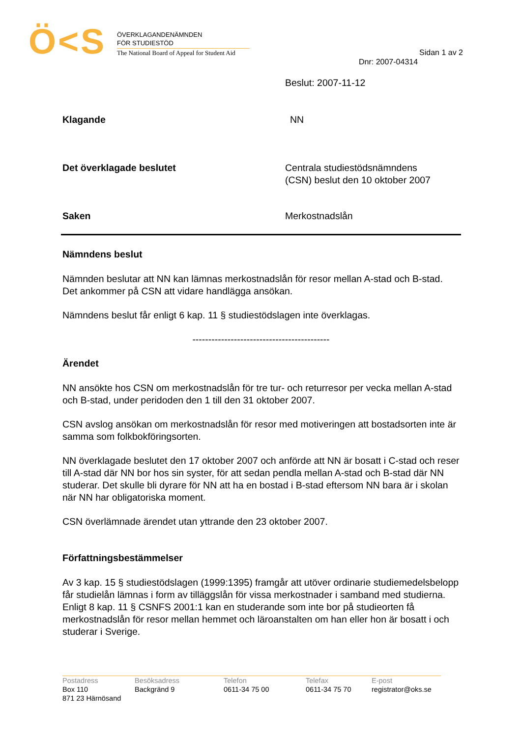Ö<S
ÖVERKLAGANDENÄMNDEN
FÖR STUDIESTÖD
The National Board of Appeal for Student Aid
Sidan 1 av 2
Dnr: 2007-04314
Beslut: 2007-11-12
Klagande NN
Det överklagade beslutet Centrala studiestödsnämndens
(CSN) beslut den 10 oktober 2007
Saken Merkostnadslån
Nämndens beslut
Nämnden beslutar att NN kan lämnas merkostnadslån för resor mellan A-stad och B-stad. Det ankommer på CSN att vidare handlägga ansökan.
Nämndens beslut får enligt 6 kap. 11 § studiestödslagen inte överklagas.
-------------------------------------------
Ärendet
NN ansökte hos CSN om merkostnadslån för tre tur- och returresor per vecka mellan A-stad och B-stad, under peridoden den 1 till den 31 oktober 2007.
CSN avslog ansökan om merkostnadslån för resor med motiveringen att bostadsorten inte är samma som folkbokföringsorten.
NN överklagade beslutet den 17 oktober 2007 och anförde att NN är bosatt i C-stad och reser till A-stad där NN bor hos sin syster, för att sedan pendla mellan A-stad och B-stad där NN studerar. Det skulle bli dyrare för NN att ha en bostad i B-stad eftersom NN bara är i skolan när NN har obligatoriska moment.
CSN överlämnade ärendet utan yttrande den 23 oktober 2007.
Författningsbestämmelser
Av 3 kap. 15 § studiestödslagen (1999:1395) framgår att utöver ordinarie studiemedelsbelopp får studielån lämnas i form av tilläggslån för vissa merkostnader i samband med studierna.
Enligt 8 kap. 11 § CSNFS 2001:1 kan en studerande som inte bor på studieorten få merkostnadslån för resor mellan hemmet och läroanstalten om han eller hon är bosatt i och studerar i Sverige.
Postadress
Box 110
871 23 Härnösand
Besöksadress
Backgränd 9
Telefon
0611-34 75 00
Telefax
0611-34 75 70
E-post
registrator@oks.se